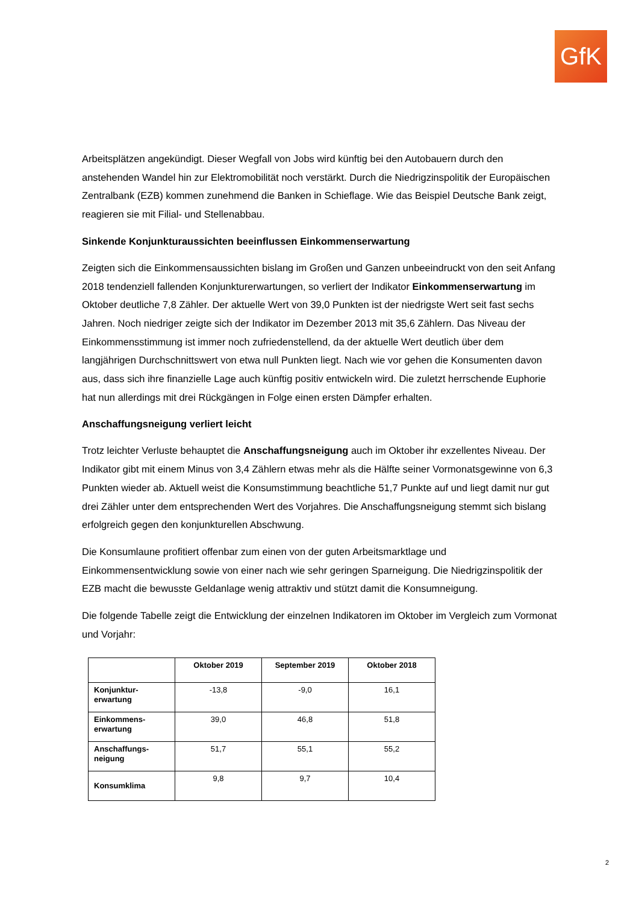GfK
Arbeitsplätzen angekündigt. Dieser Wegfall von Jobs wird künftig bei den Autobauern durch den anstehenden Wandel hin zur Elektromobilität noch verstärkt. Durch die Niedrigzinspolitik der Europäischen Zentralbank (EZB) kommen zunehmend die Banken in Schieflage. Wie das Beispiel Deutsche Bank zeigt, reagieren sie mit Filial- und Stellenabbau.
Sinkende Konjunkturaussichten beeinflussen Einkommenserwartung
Zeigten sich die Einkommensaussichten bislang im Großen und Ganzen unbeeindruckt von den seit Anfang 2018 tendenziell fallenden Konjunkturerwartungen, so verliert der Indikator Einkommenserwartung im Oktober deutliche 7,8 Zähler. Der aktuelle Wert von 39,0 Punkten ist der niedrigste Wert seit fast sechs Jahren. Noch niedriger zeigte sich der Indikator im Dezember 2013 mit 35,6 Zählern. Das Niveau der Einkommensstimmung ist immer noch zufriedenstellend, da der aktuelle Wert deutlich über dem langjährigen Durchschnittswert von etwa null Punkten liegt. Nach wie vor gehen die Konsumenten davon aus, dass sich ihre finanzielle Lage auch künftig positiv entwickeln wird. Die zuletzt herrschende Euphorie hat nun allerdings mit drei Rückgängen in Folge einen ersten Dämpfer erhalten.
Anschaffungsneigung verliert leicht
Trotz leichter Verluste behauptet die Anschaffungsneigung auch im Oktober ihr exzellentes Niveau. Der Indikator gibt mit einem Minus von 3,4 Zählern etwas mehr als die Hälfte seiner Vormonatsgewinne von 6,3 Punkten wieder ab. Aktuell weist die Konsumstimmung beachtliche 51,7 Punkte auf und liegt damit nur gut drei Zähler unter dem entsprechenden Wert des Vorjahres. Die Anschaffungsneigung stemmt sich bislang erfolgreich gegen den konjunkturellen Abschwung.
Die Konsumlaune profitiert offenbar zum einen von der guten Arbeitsmarktlage und Einkommensentwicklung sowie von einer nach wie sehr geringen Sparneigung. Die Niedrigzinspolitik der EZB macht die bewusste Geldanlage wenig attraktiv und stützt damit die Konsumneigung.
Die folgende Tabelle zeigt die Entwicklung der einzelnen Indikatoren im Oktober im Vergleich zum Vormonat und Vorjahr:
| | Oktober 2019 | September 2019 | Oktober 2018 |
| --- | --- | --- | --- |
| Konjunktur- erwartung | -13,8 | -9,0 | 16,1 |
| Einkommens- erwartung | 39,0 | 46,8 | 51,8 |
| Anschaffungs- neigung | 51,7 | 55,1 | 55,2 |
| Konsumklima | 9,8 | 9,7 | 10,4 |
2